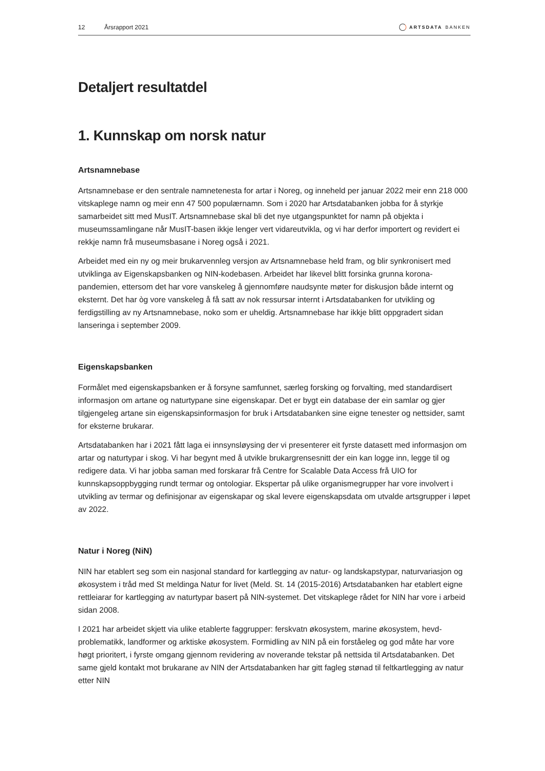12 Årsrapport 2021 ARTSDATA BANKEN
Detaljert resultatdel
1. Kunnskap om norsk natur
Artsnamnebase
Artsnamnebase er den sentrale namnetenesta for artar i Noreg, og inneheld per januar 2022 meir enn 218 000 vitskaplege namn og meir enn 47 500 populærnamn. Som i 2020 har Artsdatabanken jobba for å styrkje samarbeidet sitt med MusIT. Artsnamnebase skal bli det nye utgangspunktet for namn på objekta i museumssamlingane når MusIT-basen ikkje lenger vert vidareutvikla, og vi har derfor importert og revidert ei rekkje namn frå museumsbasane i Noreg også i 2021.
Arbeidet med ein ny og meir brukarvennleg versjon av Artsnamnebase held fram, og blir synkronisert med utviklinga av Eigenskapsbanken og NIN-kodebasen. Arbeidet har likevel blitt forsinka grunna korona-pandemien, ettersom det har vore vanskeleg å gjennomføre naudsynte møter for diskusjon både internt og eksternt. Det har òg vore vanskeleg å få satt av nok ressursar internt i Artsdatabanken for utvikling og ferdigstilling av ny Artsnamnebase, noko som er uheldig. Artsnamnebase har ikkje blitt oppgradert sidan lanseringa i september 2009.
Eigenskapsbanken
Formålet med eigenskapsbanken er å forsyne samfunnet, særleg forsking og forvalting, med standardisert informasjon om artane og naturtypane sine eigenskapar. Det er bygt ein database der ein samlar og gjer tilgjengeleg artane sin eigenskapsinformasjon for bruk i Artsdatabanken sine eigne tenester og nettsider, samt for eksterne brukarar.
Artsdatabanken har i 2021 fått laga ei innsynsløysing der vi presenterer eit fyrste datasett med informasjon om artar og naturtypar i skog. Vi har begynt med å utvikle brukargrensesnitt der ein kan logge inn, legge til og redigere data. Vi har jobba saman med forskarar frå Centre for Scalable Data Access frå UIO for kunnskapsoppbygging rundt termar og ontologiar. Ekspertar på ulike organismegrupper har vore involvert i utvikling av termar og definisjonar av eigenskapar og skal levere eigenskapsdata om utvalde artsgrupper i løpet av 2022.
Natur i Noreg (NiN)
NIN har etablert seg som ein nasjonal standard for kartlegging av natur- og landskapstypar, naturvariasjon og økosystem i tråd med St meldinga Natur for livet (Meld. St. 14 (2015-2016) Artsdatabanken har etablert eigne rettleiarar for kartlegging av naturtypar basert på NIN-systemet. Det vitskaplege rådet for NIN har vore i arbeid sidan 2008.
I 2021 har arbeidet skjett via ulike etablerte faggrupper: ferskvatn økosystem, marine økosystem, hevd-problematikk, landformer og arktiske økosystem. Formidling av NIN på ein forståeleg og god måte har vore høgt prioritert, i fyrste omgang gjennom revidering av noverande tekstar på nettsida til Artsdatabanken. Det same gjeld kontakt mot brukarane av NIN der Artsdatabanken har gitt fagleg stønad til feltkartlegging av natur etter NIN